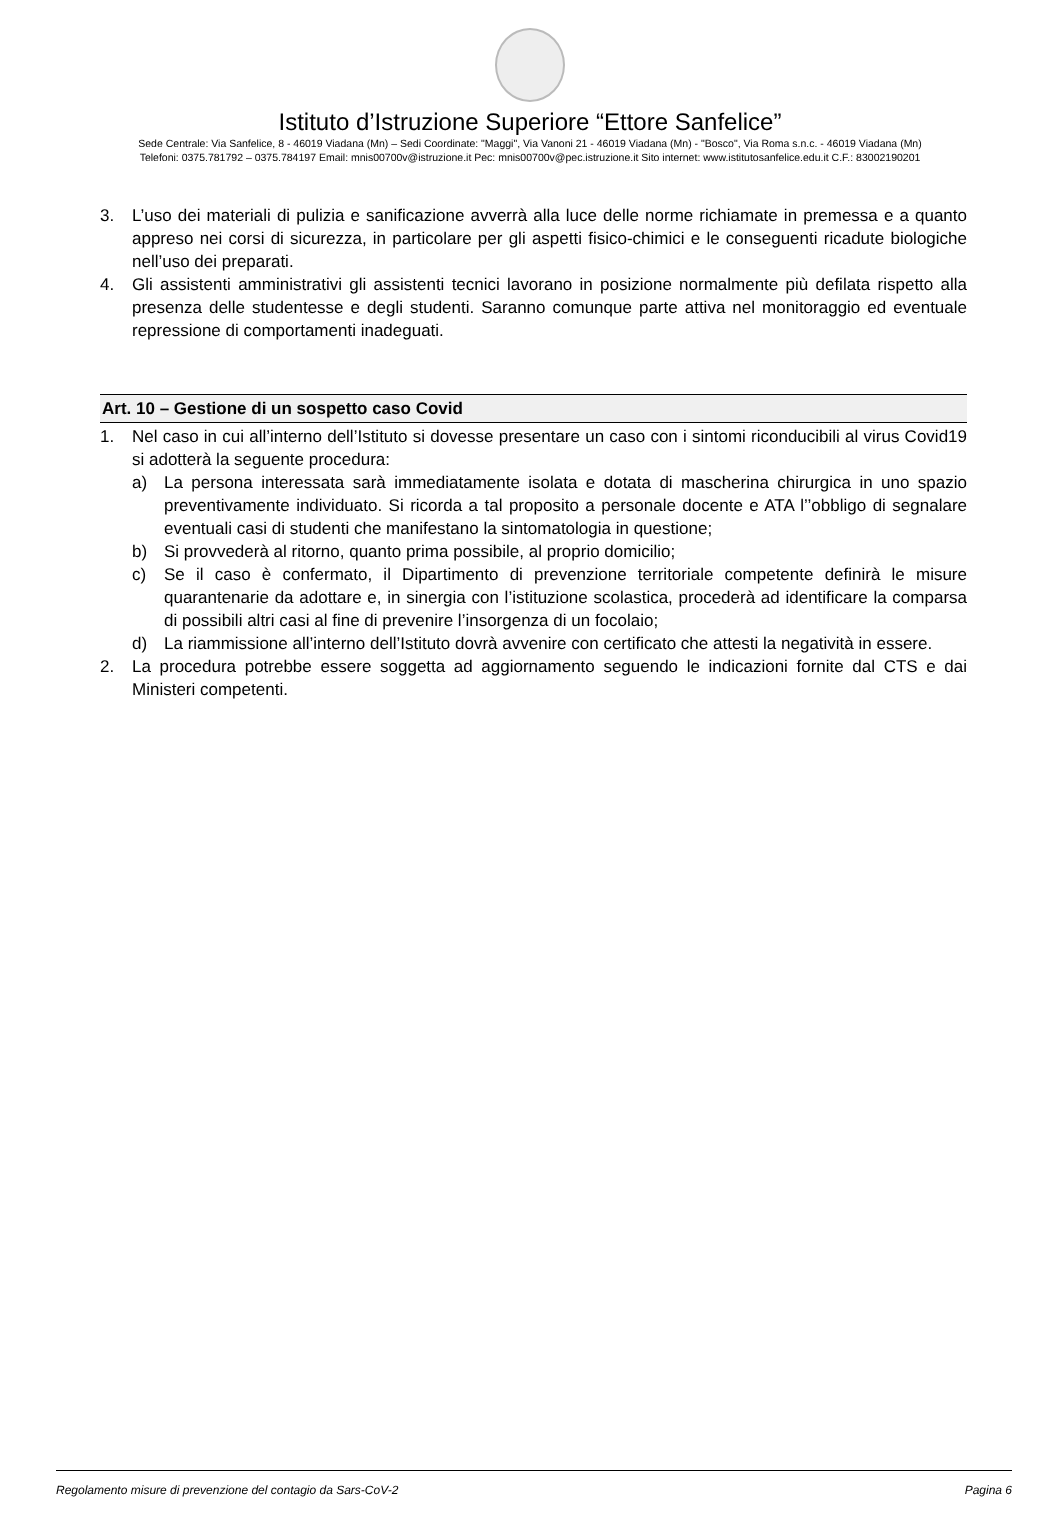Istituto d’Istruzione Superiore “Ettore Sanfelice”
Sede Centrale: Via Sanfelice, 8 - 46019 Viadana (Mn) – Sedi Coordinate: "Maggi", Via Vanoni 21 - 46019 Viadana (Mn) - "Bosco", Via Roma s.n.c. - 46019 Viadana (Mn)
Telefoni: 0375.781792 – 0375.784197 Email: mnis00700v@istruzione.it Pec: mnis00700v@pec.istruzione.it Sito internet: www.istitutosanfelice.edu.it C.F.: 83002190201
3. L’uso dei materiali di pulizia e sanificazione avverrà alla luce delle norme richiamate in premessa e a quanto appreso nei corsi di sicurezza, in particolare per gli aspetti fisico-chimici e le conseguenti ricadute biologiche nell’uso dei preparati.
4. Gli assistenti amministrativi gli assistenti tecnici lavorano in posizione normalmente più defilata rispetto alla presenza delle studentesse e degli studenti. Saranno comunque parte attiva nel monitoraggio ed eventuale repressione di comportamenti inadeguati.
Art. 10 – Gestione di un sospetto caso Covid
1. Nel caso in cui all’interno dell’Istituto si dovesse presentare un caso con i sintomi riconducibili al virus Covid19 si adotterà la seguente procedura:
a) La persona interessata sarà immediatamente isolata e dotata di mascherina chirurgica in uno spazio preventivamente individuato. Si ricorda a tal proposito a personale docente e ATA l’’obbligo di segnalare eventuali casi di studenti che manifestano la sintomatologia in questione;
b) Si provvederà al ritorno, quanto prima possibile, al proprio domicilio;
c) Se il caso è confermato, il Dipartimento di prevenzione territoriale competente definirà le misure quarantenarie da adottare e, in sinergia con l’istituzione scolastica, procederà ad identificare la comparsa di possibili altri casi al fine di prevenire l’insorgenza di un focolaio;
d) La riammissione all’interno dell’Istituto dovrà avvenire con certificato che attesti la negatività in essere.
2. La procedura potrebbe essere soggetta ad aggiornamento seguendo le indicazioni fornite dal CTS e dai Ministeri competenti.
Regolamento misure di prevenzione del contagio da Sars-CoV-2 Pagina 6